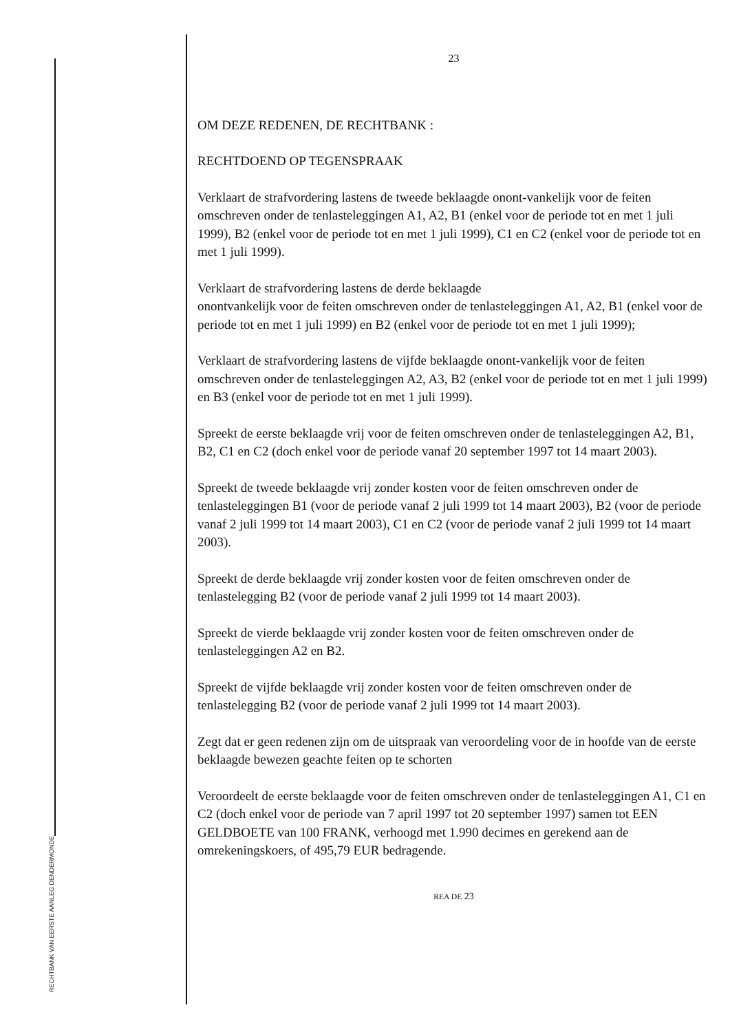RECHTBANK VAN EERSTE AANLEG DENDERMONDE
23
OM DEZE REDENEN, DE RECHTBANK :
RECHTDOEND OP TEGENSPRAAK
Verklaart de strafvordering lastens de tweede beklaagde onont-vankelijk voor de feiten omschreven onder de tenlasteleggingen A1, A2, B1 (enkel voor de periode tot en met 1 juli 1999), B2 (enkel voor de periode tot en met 1 juli 1999), C1 en C2 (enkel voor de periode tot en met 1 juli 1999).
Verklaart de strafvordering lastens de derde beklaagde
onontvankelijk voor de feiten omschreven onder de tenlasteleggingen A1, A2, B1 (enkel voor de periode tot en met 1 juli 1999) en B2 (enkel voor de periode tot en met 1 juli 1999);
Verklaart de strafvordering lastens de vijfde beklaagde onont-vankelijk voor de feiten omschreven onder de tenlasteleggingen A2, A3, B2 (enkel voor de periode tot en met 1 juli 1999) en B3 (enkel voor de periode tot en met 1 juli 1999).
Spreekt de eerste beklaagde vrij voor de feiten omschreven onder de tenlasteleggingen A2, B1, B2, C1 en C2 (doch enkel voor de periode vanaf 20 september 1997 tot 14 maart 2003).
Spreekt de tweede beklaagde vrij zonder kosten voor de feiten omschreven onder de tenlasteleggingen B1 (voor de periode vanaf 2 juli 1999 tot 14 maart 2003), B2 (voor de periode vanaf 2 juli 1999 tot 14 maart 2003), C1 en C2 (voor de periode vanaf 2 juli 1999 tot 14 maart 2003).
Spreekt de derde beklaagde vrij zonder kosten voor de feiten omschreven onder de tenlastelegging B2 (voor de periode vanaf 2 juli 1999 tot 14 maart 2003).
Spreekt de vierde beklaagde vrij zonder kosten voor de feiten omschreven onder de tenlasteleggingen A2 en B2.
Spreekt de vijfde beklaagde vrij zonder kosten voor de feiten omschreven onder de tenlastelegging B2 (voor de periode vanaf 2 juli 1999 tot 14 maart 2003).
Zegt dat er geen redenen zijn om de uitspraak van veroordeling voor de in hoofde van de eerste beklaagde bewezen geachte feiten op te schorten
Veroordeelt de eerste beklaagde voor de feiten omschreven onder de tenlasteleggingen A1, C1 en C2 (doch enkel voor de periode van 7 april 1997 tot 20 september 1997) samen tot EEN GELDBOETE van 100 FRANK, verhoogd met 1.990 decimes en gerekend aan de omrekeningskoers, of 495,79 EUR bedragende.
REA DE 23